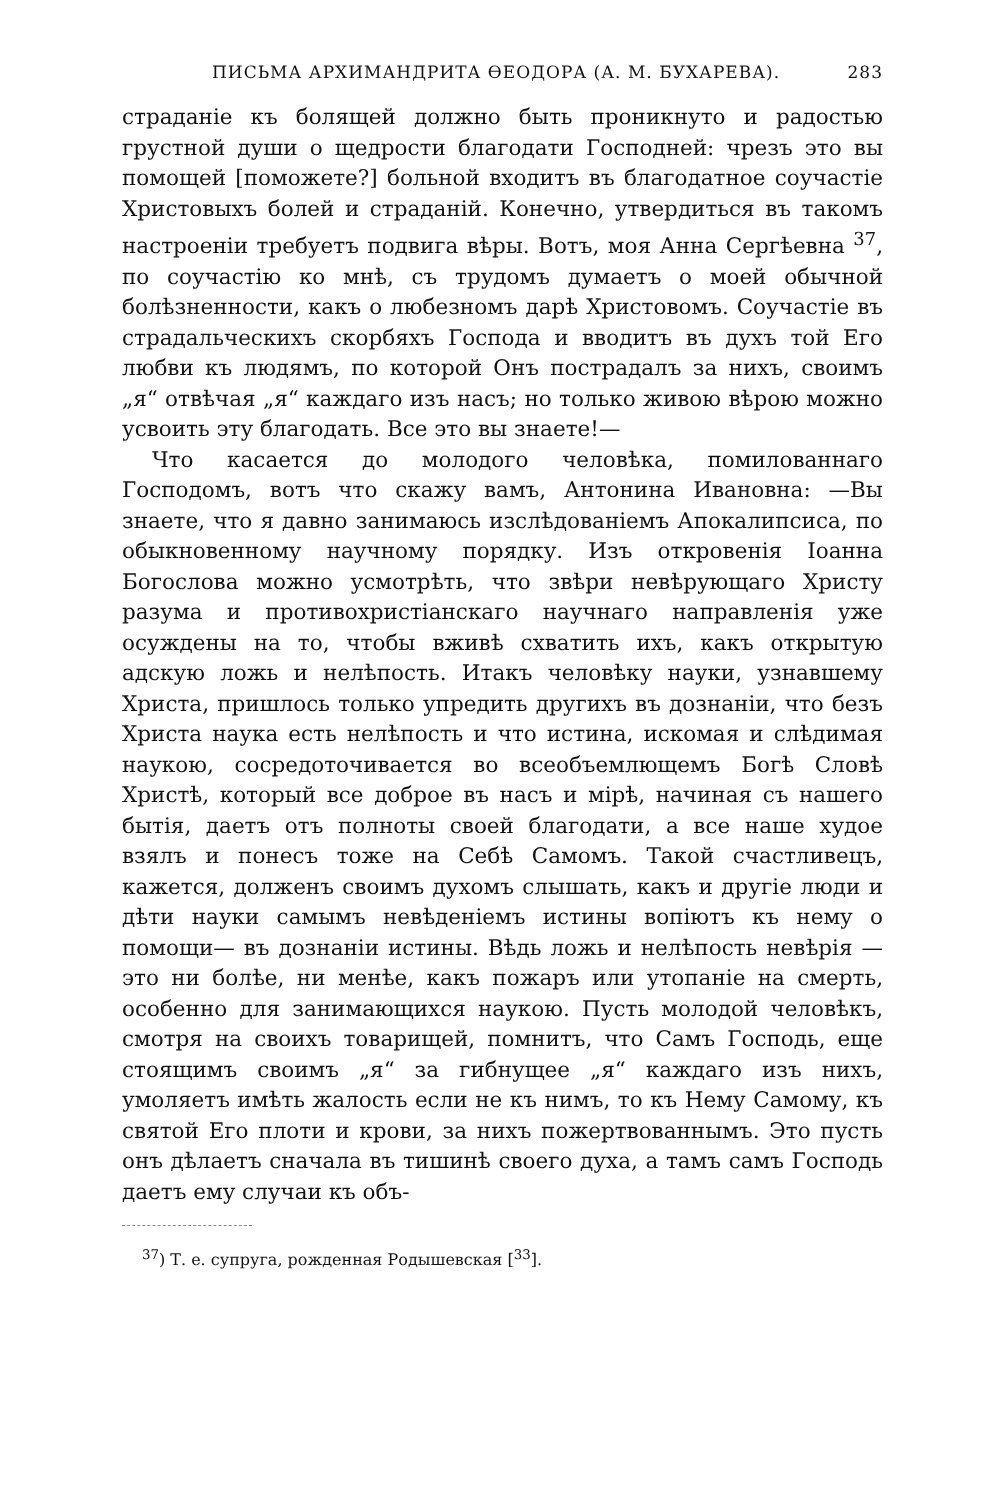ПИСЬМА АРХИМАНДРИТА ѲЕОДОРА (А. М. БУХАРЕВА). 283
страданіе къ болящей должно быть проникнуто и радостью грустной души о щедрости благодати Господней: чрезъ это вы помощей [поможете?] больной входитъ въ благодатное соучастіе Христовыхъ болей и страданій. Конечно, утвердиться въ такомъ настроеніи требуетъ подвига вѣры. Вотъ, моя Анна Сергѣевна <sup>37</sup>, по соучастію ко мнѣ, съ трудомъ думаетъ о моей обычной болѣзненности, какъ о любезномъ дарѣ Христовомъ. Соучастіе въ страдальческихъ скорбяхъ Господа и вводитъ въ духъ той Его любви къ людямъ, по которой Онъ пострадалъ за нихъ, своимъ „я“ отвѣчая „я“ каждаго изъ насъ; но только живою вѣрою можно усвоить эту благодать. Все это вы знаете!—
Что касается до молодого человѣка, помилованнаго Господомъ, вотъ что скажу вамъ, Антонина Ивановна: —Вы знаете, что я давно занимаюсь изслѣдованіемъ Апокалипсиса, по обыкновенному научному порядку. Изъ откровенія Іоанна Богослова можно усмотрѣть, что звѣри невѣрующаго Христу разума и противохристіанскаго научнаго направленія уже осуждены на то, чтобы вживѣ схватить ихъ, какъ открытую адскую ложь и нелѣпость. Итакъ человѣку науки, узнавшему Христа, пришлось только упредить другихъ въ дознаніи, что безъ Христа наука есть нелѣпость и что истина, искомая и слѣдимая наукою, сосредоточивается во всеобъемлющемъ Богѣ Словѣ Христѣ, который все доброе въ насъ и мірѣ, начиная съ нашего бытія, даетъ отъ полноты своей благодати, а все наше худое взялъ и понесъ тоже на Себѣ Самомъ. Такой счастливецъ, кажется, долженъ своимъ духомъ слышать, какъ и другіе люди и дѣти науки самымъ невѣденіемъ истины вопіютъ къ нему о помощи— въ дознаніи истины. Вѣдь ложь и нелѣпость невѣрія — это ни болѣе, ни менѣе, какъ пожаръ или утопаніе на смерть, особенно для занимающихся наукою. Пусть молодой человѣкъ, смотря на своихъ товарищей, помнитъ, что Самъ Господь, еще стоящимъ своимъ „я“ за гибнущее „я“ каждаго изъ нихъ, умоляетъ имѣть жалость если не къ нимъ, то къ Нему Самому, къ святой Его плоти и крови, за нихъ пожертвованнымъ. Это пусть онъ дѣлаетъ сначала въ тишинѣ своего духа, а тамъ самъ Господь даетъ ему случаи къ объ-
<sup>37</sup>) Т. е. супруга, рожденная Родышевская [<sup>33</sup>].